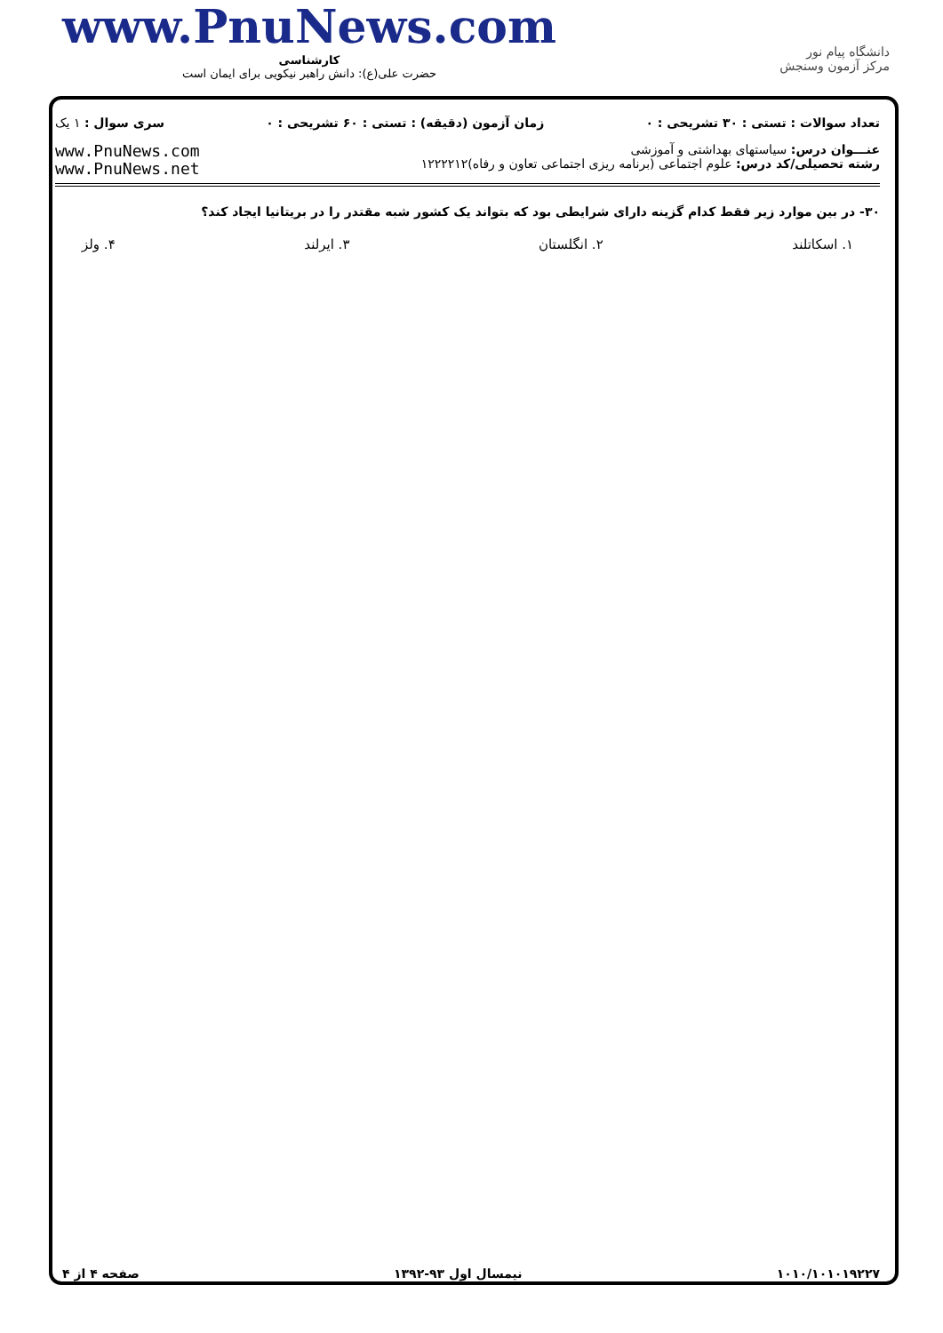www.PnuNews.com
کارشناسی
حضرت علی(ع): دانش راهبر نیکویی برای ایمان است
دانشگاه پیام نور
مرکز آزمون وسنجش
تعداد سوالات : تستی : ۳۰ تشریحی : ۰ زمان آزمون (دقیقه) : تستی : ۶۰ تشریحی : ۰ سری سوال : ۱ یک
عنـــوان درس: سیاستهای بهداشتی و آموزشی
رشته تحصیلی/کد درس: علوم اجتماعی (برنامه ریزی اجتماعی تعاون و رفاه)۱۲۲۲۲۱۲
www.PnuNews.com
www.PnuNews.net
۳۰- در بین موارد زیر فقط کدام گزینه دارای شرایطی بود که بتواند یک کشور شبه مقتدر را در بریتانیا ایجاد کند؟
۱. اسکاتلند ۲. انگلستان ۳. ایرلند ۴. ولز
۱۰۱۰/۱۰۱۰۱۹۲۲۷ نیمسال اول ۹۳-۱۳۹۲ صفحه ۴ از ۴